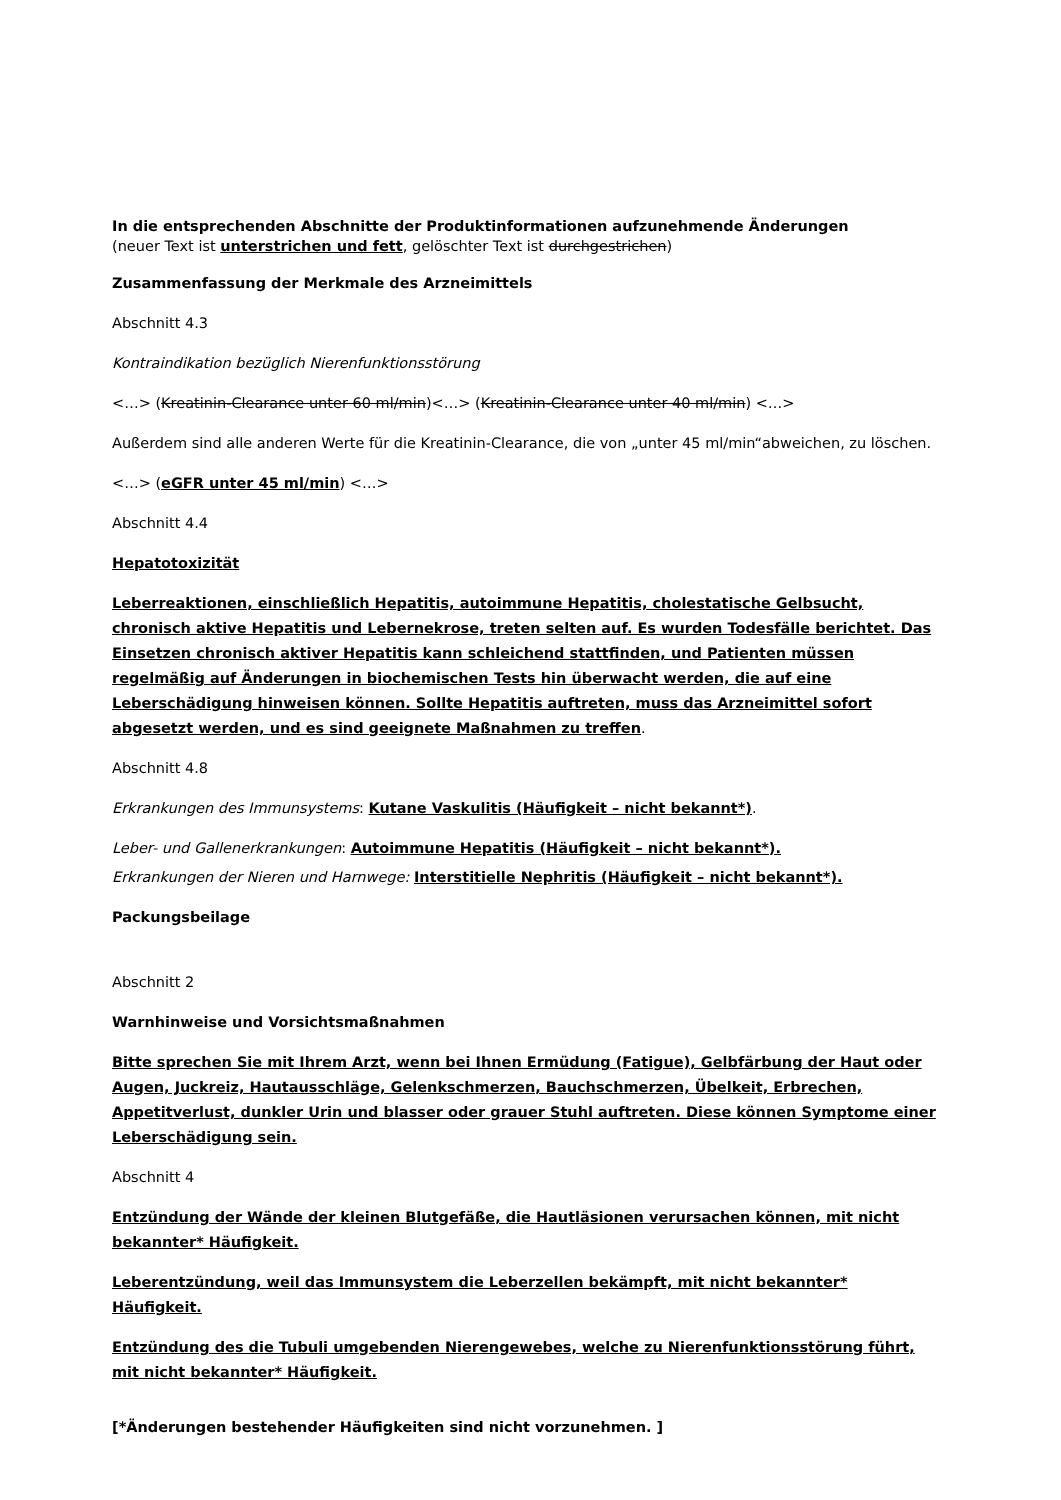In die entsprechenden Abschnitte der Produktinformationen aufzunehmende Änderungen
(neuer Text ist unterstrichen und fett, gelöschter Text ist durchgestrichen)
Zusammenfassung der Merkmale des Arzneimittels
Abschnitt 4.3
Kontraindikation bezüglich Nierenfunktionsstörung
<…> (Kreatinin-Clearance unter 60 ml/min)<…> (Kreatinin-Clearance unter 40 ml/min) <…>
Außerdem sind alle anderen Werte für die Kreatinin-Clearance, die von „unter 45 ml/min“abweichen, zu löschen.
<…> (eGFR unter 45 ml/min) <…>
Abschnitt 4.4
Hepatotoxizität
Leberreaktionen, einschließlich Hepatitis, autoimmune Hepatitis, cholestatische Gelbsucht, chronisch aktive Hepatitis und Lebernekrose, treten selten auf. Es wurden Todesfälle berichtet. Das Einsetzen chronisch aktiver Hepatitis kann schleichend stattfinden, und Patienten müssen regelmäßig auf Änderungen in biochemischen Tests hin überwacht werden, die auf eine Leberschädigung hinweisen können. Sollte Hepatitis auftreten, muss das Arzneimittel sofort abgesetzt werden, und es sind geeignete Maßnahmen zu treffen.
Abschnitt 4.8
Erkrankungen des Immunsystems: Kutane Vaskulitis (Häufigkeit – nicht bekannt*).
Leber- und Gallenerkrankungen: Autoimmune Hepatitis (Häufigkeit – nicht bekannt*).
Erkrankungen der Nieren und Harnwege: Interstitielle Nephritis (Häufigkeit – nicht bekannt*).
Packungsbeilage
Abschnitt 2
Warnhinweise und Vorsichtsmaßnahmen
Bitte sprechen Sie mit Ihrem Arzt, wenn bei Ihnen Ermüdung (Fatigue), Gelbfärbung der Haut oder Augen, Juckreiz, Hautausschläge, Gelenkschmerzen, Bauchschmerzen, Übelkeit, Erbrechen, Appetitverlust, dunkler Urin und blasser oder grauer Stuhl auftreten. Diese können Symptome einer Leberschädigung sein.
Abschnitt 4
Entzündung der Wände der kleinen Blutgefäße, die Hautläsionen verursachen können, mit nicht bekannter* Häufigkeit.
Leberentzündung, weil das Immunsystem die Leberzellen bekämpft, mit nicht bekannter* Häufigkeit.
Entzündung des die Tubuli umgebenden Nierengewebes, welche zu Nierenfunktionsstörung führt, mit nicht bekannter* Häufigkeit.
[*Änderungen bestehender Häufigkeiten sind nicht vorzunehmen. ]